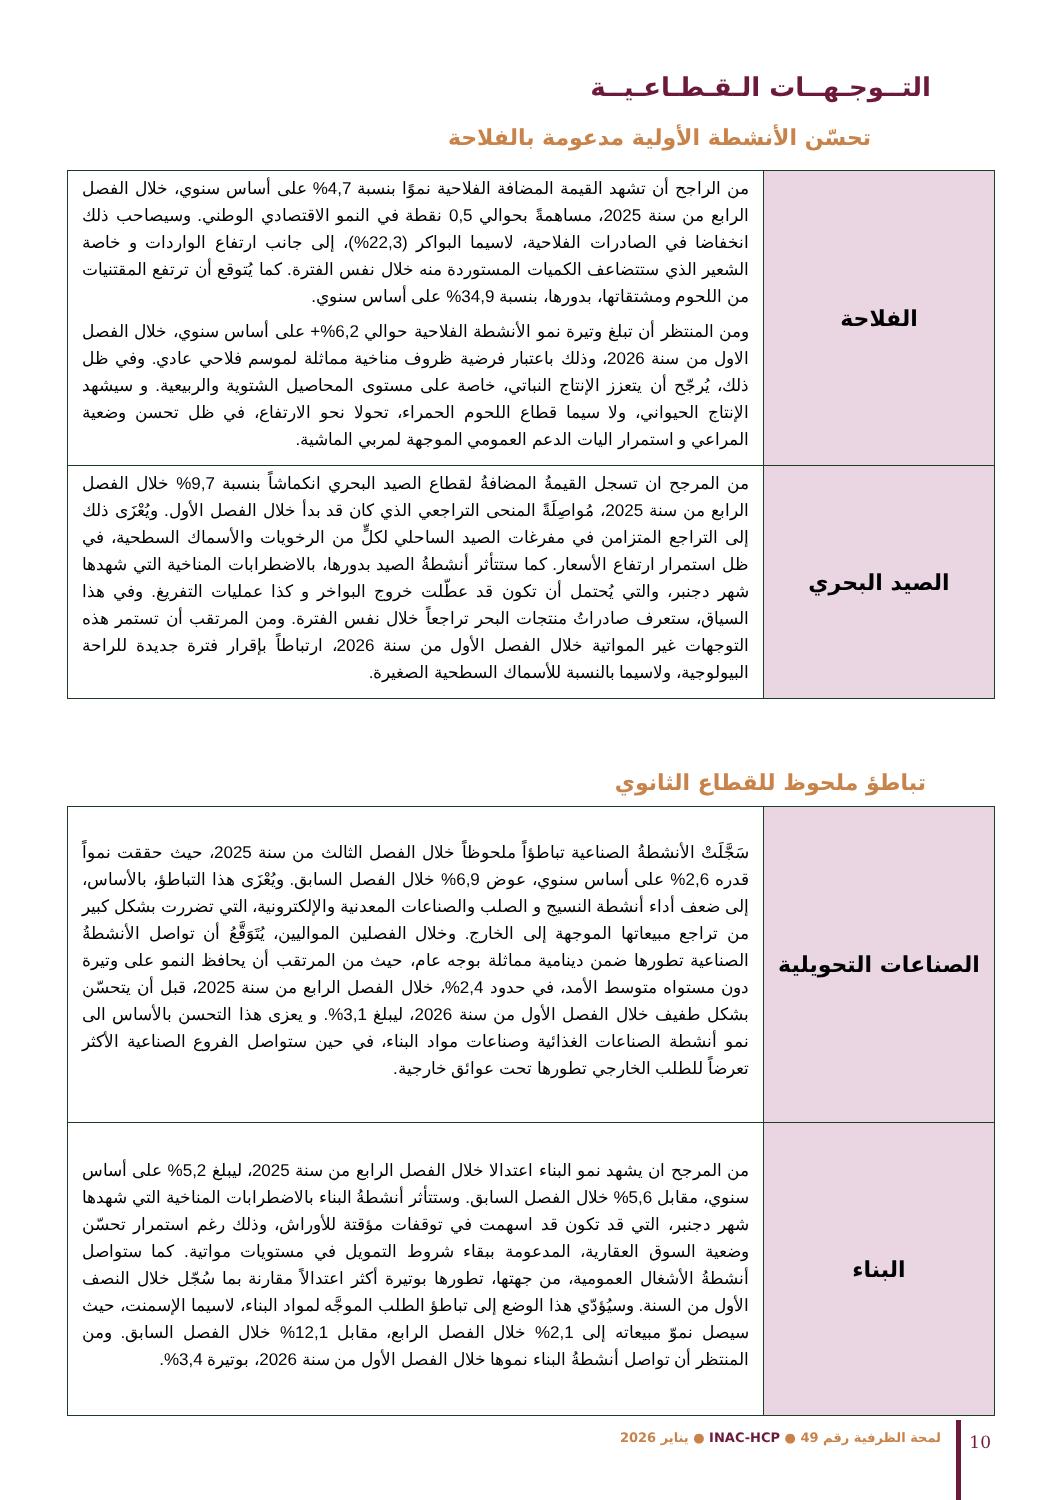التــوجـهــات الـقـطـاعـيــة
تحسّن الأنشطة الأولية مدعومة بالفلاحة
| الفلاحة | من الراجح أن تشهد القيمة المضافة الفلاحية نموًا بنسبة 4,7% على أساس سنوي، خلال الفصل الرابع من سنة 2025، مساهمةً بحوالي 0,5 نقطة في النمو الاقتصادي الوطني. وسيصاحب ذلك انخفاضا في الصادرات الفلاحية، لاسيما البواكر (22,3%)، إلى جانب ارتفاع الواردات و خاصة الشعير الذي ستتضاعف الكميات المستوردة منه خلال نفس الفترة. كما يُتوقع أن ترتفع المقتنيات من اللحوم ومشتقاتها، بدورها، بنسبة 34,9% على أساس سنوي. ومن المنتظر أن تبلغ وتيرة نمو الأنشطة الفلاحية حوالي 6,2%+ على أساس سنوي، خلال الفصل الاول من سنة 2026، وذلك باعتبار فرضية ظروف مناخية مماثلة لموسم فلاحي عادي. وفي ظل ذلك، يُرجّح أن يتعزز الإنتاج النباتي، خاصة على مستوى المحاصيل الشتوية والربيعية. و سيشهد الإنتاج الحيواني، ولا سيما قطاع اللحوم الحمراء، تحولا نحو الارتفاع، في ظل تحسن وضعية المراعي و استمرار اليات الدعم العمومي الموجهة لمربي الماشية. |
| الصيد البحري | من المرجح ان تسجل القيمةُ المضافةُ لقطاع الصيد البحري انكماشاً بنسبة 9,7% خلال الفصل الرابع من سنة 2025، مُواصِلَةً المنحى التراجعي الذي كان قد بدأ خلال الفصل الأول. ويُعْزَى ذلك إلى التراجع المتزامن في مفرغات الصيد الساحلي لكلٍّ من الرخويات والأسماك السطحية، في ظل استمرار ارتفاع الأسعار. كما ستتأثر أنشطةُ الصيد بدورها، بالاضطرابات المناخية التي شهدها شهر دجنبر، والتي يُحتمل أن تكون قد عطّلت خروج البواخر و كذا عمليات التفريغ. وفي هذا السياق، ستعرف صادراتُ منتجات البحر تراجعاً خلال نفس الفترة. ومن المرتقب أن تستمر هذه التوجهات غير المواتية خلال الفصل الأول من سنة 2026، ارتباطاً بإقرار فترة جديدة للراحة البيولوجية، ولاسيما بالنسبة للأسماك السطحية الصغيرة. |
تباطؤ ملحوظ للقطاع الثانوي
| الصناعات التحويلية | سَجَّلَتْ الأنشطةُ الصناعية تباطؤاً ملحوظاً خلال الفصل الثالث من سنة 2025، حيث حققت نمواً قدره 2,6% على أساس سنوي، عوض 6,9% خلال الفصل السابق. ويُعْزَى هذا التباطؤ، بالأساس، إلى ضعف أداء أنشطة النسيج و الصلب والصناعات المعدنية والإلكترونية، التي تضررت بشكل كبير من تراجع مبيعاتها الموجهة إلى الخارج. وخلال الفصلين المواليين، يُتَوَقَّعُ أن تواصل الأنشطةُ الصناعية تطورها ضمن دينامية مماثلة بوجه عام، حيث من المرتقب أن يحافظ النمو على وتيرة دون مستواه متوسط الأمد، في حدود 2,4%، خلال الفصل الرابع من سنة 2025، قبل أن يتحسّن بشكل طفيف خلال الفصل الأول من سنة 2026، ليبلغ 3,1%. و يعزى هذا التحسن بالأساس الى نمو أنشطة الصناعات الغذائية وصناعات مواد البناء، في حين ستواصل الفروع الصناعية الأكثر تعرضاً للطلب الخارجي تطورها تحت عوائق خارجية. |
| البناء | من المرجح ان يشهد نمو البناء اعتدالا خلال الفصل الرابع من سنة 2025، ليبلغ 5,2% على أساس سنوي، مقابل 5,6% خلال الفصل السابق. وستتأثر أنشطةُ البناء بالاضطرابات المناخية التي شهدها شهر دجنبر، التي قد تكون قد اسهمت في توقفات مؤقتة للأوراش، وذلك رغم استمرار تحسّن وضعية السوق العقارية، المدعومة ببقاء شروط التمويل في مستويات مواتية. كما ستواصل أنشطةُ الأشغال العمومية، من جهتها، تطورها بوتيرة أكثر اعتدالاً مقارنة بما سُجّل خلال النصف الأول من السنة. وسيُؤدّي هذا الوضع إلى تباطؤ الطلب الموجَّه لمواد البناء، لاسيما الإسمنت، حيث سيصل نموّ مبيعاته إلى 2,1% خلال الفصل الرابع، مقابل 12,1% خلال الفصل السابق. ومن المنتظر أن تواصل أنشطةُ البناء نموها خلال الفصل الأول من سنة 2026، بوتيرة 3,4%. |
لمحة الظرفية رقم 49 ● INAC-HCP ● يناير 2026
10